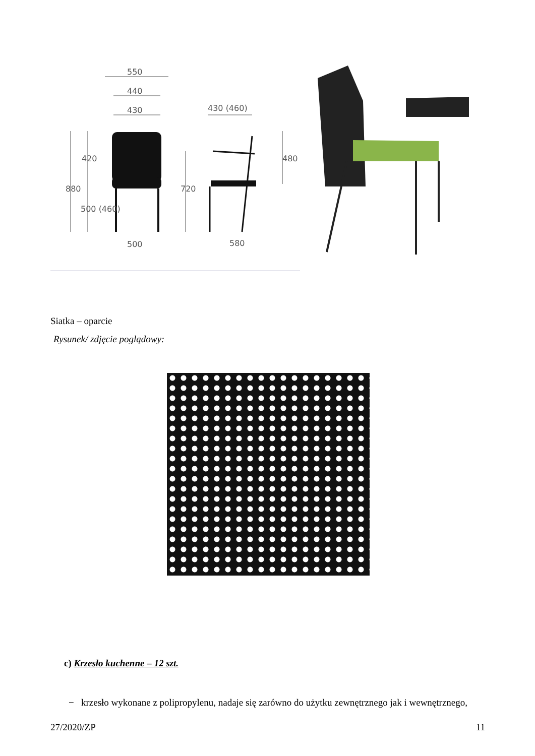550
440
430
430 (460)
500
580
880
420
500 (460)
720
480
Siatka – oparcie
Rysunek/ zdjęcie poglądowy:
c) Krzesło kuchenne – 12 szt.
− krzesło wykonane z polipropylenu, nadaje się zarówno do użytku zewnętrznego jak i wewnętrznego,
27/2020/ZP 11